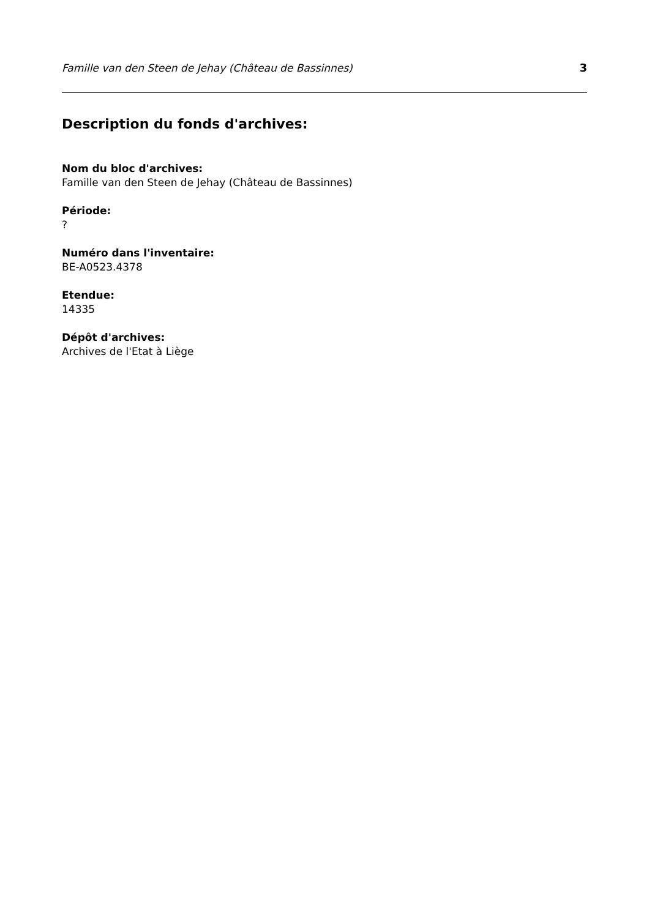Famille van den Steen de Jehay (Château de Bassinnes) 3
Description du fonds d'archives:
Nom du bloc d'archives:
Famille van den Steen de Jehay (Château de Bassinnes)
Période:
?
Numéro dans l'inventaire:
BE-A0523.4378
Etendue:
14335
Dépôt d'archives:
Archives de l'Etat à Liège